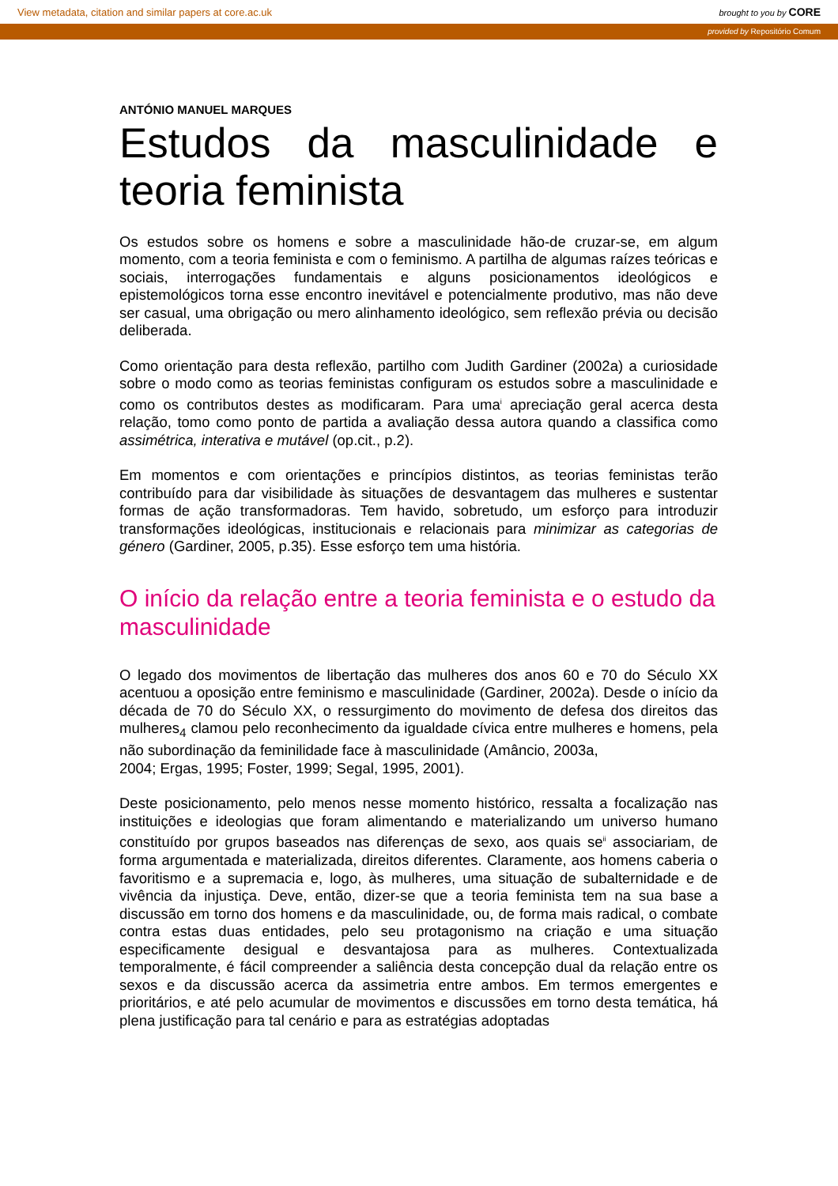View metadata, citation and similar papers at core.ac.uk brought to you by CORE
provided by Repositório Comum
ANTÓNIO MANUEL MARQUES
Estudos da masculinidade e teoria feminista
Os estudos sobre os homens e sobre a masculinidade hão-de cruzar-se, em algum momento, com a teoria feminista e com o feminismo. A partilha de algumas raízes teóricas e sociais, interrogações fundamentais e alguns posicionamentos ideológicos e epistemológicos torna esse encontro inevitável e potencialmente produtivo, mas não deve ser casual, uma obrigação ou mero alinhamento ideológico, sem reflexão prévia ou decisão deliberada.
Como orientação para desta reflexão, partilho com Judith Gardiner (2002a) a curiosidade sobre o modo como as teorias feministas configuram os estudos sobre a masculinidade e como os contributos destes as modificaram. Para uma<sup>i</sup> apreciação geral acerca desta relação, tomo como ponto de partida a avaliação dessa autora quando a classifica como assimétrica, interativa e mutável (op.cit., p.2).
Em momentos e com orientações e princípios distintos, as teorias feministas terão contribuído para dar visibilidade às situações de desvantagem das mulheres e sustentar formas de ação transformadoras. Tem havido, sobretudo, um esforço para introduzir transformações ideológicas, institucionais e relacionais para minimizar as categorias de género (Gardiner, 2005, p.35). Esse esforço tem uma história.
O início da relação entre a teoria feminista e o estudo da masculinidade
O legado dos movimentos de libertação das mulheres dos anos 60 e 70 do Século XX acentuou a oposição entre feminismo e masculinidade (Gardiner, 2002a). Desde o início da década de 70 do Século XX, o ressurgimento do movimento de defesa dos direitos das mulheres<sub>4</sub> clamou pelo reconhecimento da igualdade cívica entre mulheres e homens, pela não subordinação da feminilidade face à masculinidade (Amâncio, 2003a,
2004; Ergas, 1995; Foster, 1999; Segal, 1995, 2001).
Deste posicionamento, pelo menos nesse momento histórico, ressalta a focalização nas instituições e ideologias que foram alimentando e materializando um universo humano constituído por grupos baseados nas diferenças de sexo, aos quais se<sup>ii</sup> associariam, de forma argumentada e materializada, direitos diferentes. Claramente, aos homens caberia o favoritismo e a supremacia e, logo, às mulheres, uma situação de subalternidade e de vivência da injustiça. Deve, então, dizer-se que a teoria feminista tem na sua base a discussão em torno dos homens e da masculinidade, ou, de forma mais radical, o combate contra estas duas entidades, pelo seu protagonismo na criação e uma situação especificamente desigual e desvantajosa para as mulheres. Contextualizada temporalmente, é fácil compreender a saliência desta concepção dual da relação entre os sexos e da discussão acerca da assimetria entre ambos. Em termos emergentes e prioritários, e até pelo acumular de movimentos e discussões em torno desta temática, há plena justificação para tal cenário e para as estratégias adoptadas